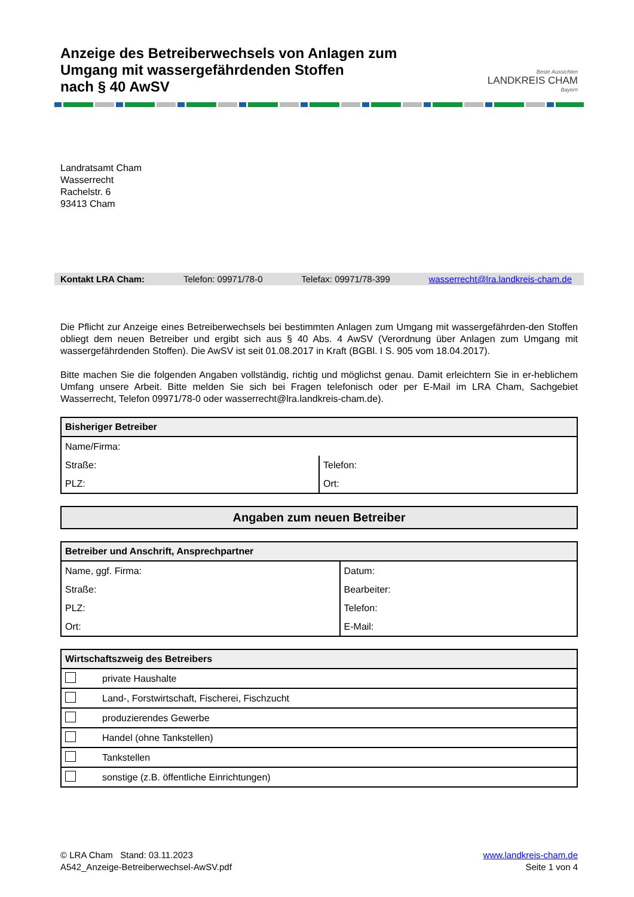Anzeige des Betreiberwechsels von Anlagen zum
Umgang mit wassergefährdenden Stoffen
nach § 40 AwSV
Beste Aussichten
LANDKREIS CHAM
Bayern
Landratsamt Cham
Wasserrecht
Rachelstr. 6
93413 Cham
Kontakt LRA Cham: Telefon: 09971/78-0 Telefax: 09971/78-399 wasserrecht@lra.landkreis-cham.de
Die Pflicht zur Anzeige eines Betreiberwechsels bei bestimmten Anlagen zum Umgang mit wassergefährden-den Stoffen obliegt dem neuen Betreiber und ergibt sich aus § 40 Abs. 4 AwSV (Verordnung über Anlagen zum Umgang mit wassergefährdenden Stoffen). Die AwSV ist seit 01.08.2017 in Kraft (BGBl. I S. 905 vom 18.04.2017).
Bitte machen Sie die folgenden Angaben vollständig, richtig und möglichst genau. Damit erleichtern Sie in er-heblichem Umfang unsere Arbeit. Bitte melden Sie sich bei Fragen telefonisch oder per E-Mail im LRA Cham, Sachgebiet Wasserrecht, Telefon 09971/78-0 oder wasserrecht@lra.landkreis-cham.de).
| Bisheriger Betreiber | |
| --- | --- |
| Name/Firma: | |
| Straße: | Telefon: |
| PLZ: | Ort: |
| Angaben zum neuen Betreiber |
| --- |
| Betreiber und Anschrift, Ansprechpartner | |
| --- | --- |
| Name, ggf. Firma: | Datum: |
| Straße: | Bearbeiter: |
| PLZ: | Telefon: |
| Ort: | E-Mail: |
| Wirtschaftszweig des Betreibers | |
| --- | --- |
| | private Haushalte |
| | Land-, Forstwirtschaft, Fischerei, Fischzucht |
| | produzierendes Gewerbe |
| | Handel (ohne Tankstellen) |
| | Tankstellen |
| | sonstige (z.B. öffentliche Einrichtungen) |
© LRA Cham Stand: 03.11.2023
A542_Anzeige-Betreiberwechsel-AwSV.pdf
www.landkreis-cham.de
Seite 1 von 4